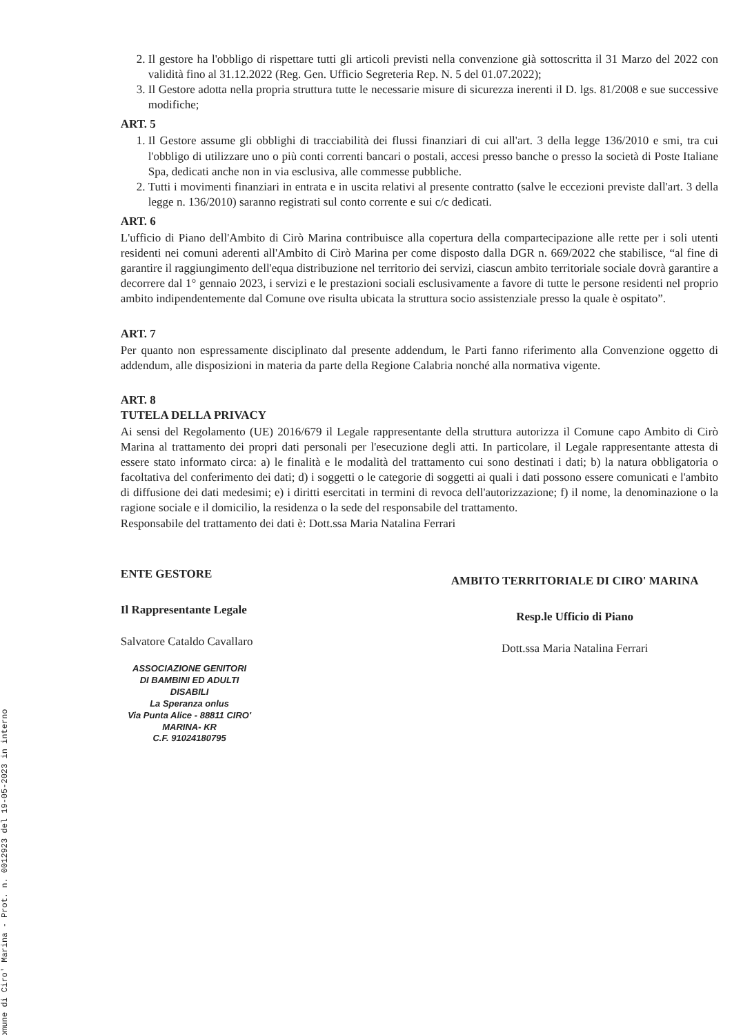Comune di Ciro' Marina - Prot. n. 0012923 del 19-05-2023 in interno
2. Il gestore ha l'obbligo di rispettare tutti gli articoli previsti nella convenzione già sottoscritta il 31 Marzo del 2022 con validità fino al 31.12.2022 (Reg. Gen. Ufficio Segreteria Rep. N. 5 del 01.07.2022);
3. Il Gestore adotta nella propria struttura tutte le necessarie misure di sicurezza inerenti il D. lgs. 81/2008 e sue successive modifiche;
ART. 5
1. Il Gestore assume gli obblighi di tracciabilità dei flussi finanziari di cui all'art. 3 della legge 136/2010 e smi, tra cui l'obbligo di utilizzare uno o più conti correnti bancari o postali, accesi presso banche o presso la società di Poste Italiane Spa, dedicati anche non in via esclusiva, alle commesse pubbliche.
2. Tutti i movimenti finanziari in entrata e in uscita relativi al presente contratto (salve le eccezioni previste dall'art. 3 della legge n. 136/2010) saranno registrati sul conto corrente e sui c/c dedicati.
ART. 6
L'ufficio di Piano dell'Ambito di Cirò Marina contribuisce alla copertura della compartecipazione alle rette per i soli utenti residenti nei comuni aderenti all'Ambito di Cirò Marina per come disposto dalla DGR n. 669/2022 che stabilisce, “al fine di garantire il raggiungimento dell'equa distribuzione nel territorio dei servizi, ciascun ambito territoriale sociale dovrà garantire a decorrere dal 1° gennaio 2023, i servizi e le prestazioni sociali esclusivamente a favore di tutte le persone residenti nel proprio ambito indipendentemente dal Comune ove risulta ubicata la struttura socio assistenziale presso la quale è ospitato”.
ART. 7
Per quanto non espressamente disciplinato dal presente addendum, le Parti fanno riferimento alla Convenzione oggetto di addendum, alle disposizioni in materia da parte della Regione Calabria nonché alla normativa vigente.
ART. 8
TUTELA DELLA PRIVACY
Ai sensi del Regolamento (UE) 2016/679 il Legale rappresentante della struttura autorizza il Comune capo Ambito di Cirò Marina al trattamento dei propri dati personali per l'esecuzione degli atti. In particolare, il Legale rappresentante attesta di essere stato informato circa: a) le finalità e le modalità del trattamento cui sono destinati i dati; b) la natura obbligatoria o facoltativa del conferimento dei dati; d) i soggetti o le categorie di soggetti ai quali i dati possono essere comunicati e l'ambito di diffusione dei dati medesimi; e) i diritti esercitati in termini di revoca dell'autorizzazione; f) il nome, la denominazione o la ragione sociale e il domicilio, la residenza o la sede del responsabile del trattamento.
Responsabile del trattamento dei dati è: Dott.ssa Maria Natalina Ferrari
ENTE GESTORE
Il Rappresentante Legale
Salvatore Cataldo Cavallaro
ASSOCIAZIONE GENITORI
DI BAMBINI ED ADULTI DISABILI
La Speranza onlus
Via Punta Alice - 88811 CIRO' MARINA- KR
C.F. 91024180795
AMBITO TERRITORIALE DI CIRO' MARINA
Resp.le Ufficio di Piano
Dott.ssa Maria Natalina Ferrari